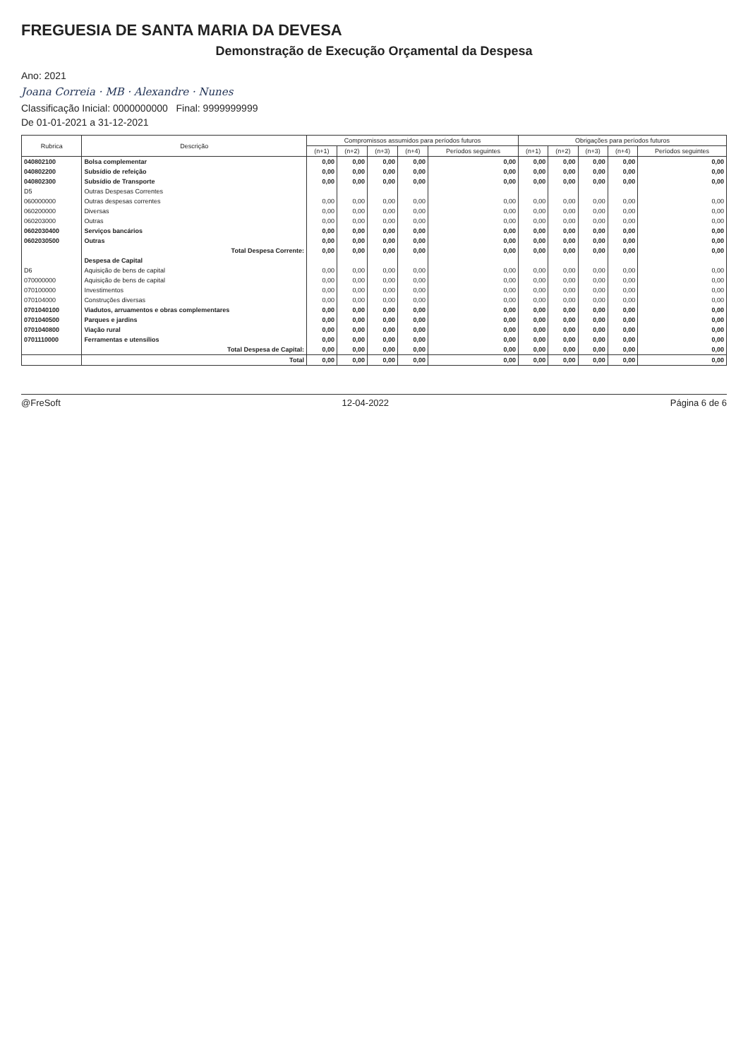FREGUESIA DE SANTA MARIA DA DEVESA
Demonstração de Execução Orçamental da Despesa
Ano: 2021
Joana Correia · MB · Alexandre · Nunes
Classificação Inicial: 0000000000 Final: 9999999999
De 01-01-2021 a 31-12-2021
| Rubrica | Descrição | Compromissos assumidos para períodos futuros | | | | | Obrigações para períodos futuros | | | | |
| --- | --- | --- | --- | --- | --- | --- | --- | --- | --- | --- | --- |
| | | (n+1) | (n+2) | (n+3) | (n+4) | Períodos seguintes | (n+1) | (n+2) | (n+3) | (n+4) | Períodos seguintes |
| 040802100 | Bolsa complementar | 0,00 | 0,00 | 0,00 | 0,00 | 0,00 | 0,00 | 0,00 | 0,00 | 0,00 | 0,00 |
| 040802200 | Subsídio de refeição | 0,00 | 0,00 | 0,00 | 0,00 | 0,00 | 0,00 | 0,00 | 0,00 | 0,00 | 0,00 |
| 040802300 | Subsídio de Transporte | 0,00 | 0,00 | 0,00 | 0,00 | 0,00 | 0,00 | 0,00 | 0,00 | 0,00 | 0,00 |
| D5 | Outras Despesas Correntes | | | | | | | | | | |
| 060000000 | Outras despesas correntes | 0,00 | 0,00 | 0,00 | 0,00 | 0,00 | 0,00 | 0,00 | 0,00 | 0,00 | 0,00 |
| 060200000 | Diversas | 0,00 | 0,00 | 0,00 | 0,00 | 0,00 | 0,00 | 0,00 | 0,00 | 0,00 | 0,00 |
| 060203000 | Outras | 0,00 | 0,00 | 0,00 | 0,00 | 0,00 | 0,00 | 0,00 | 0,00 | 0,00 | 0,00 |
| 0602030400 | Serviços bancários | 0,00 | 0,00 | 0,00 | 0,00 | 0,00 | 0,00 | 0,00 | 0,00 | 0,00 | 0,00 |
| 0602030500 | Outras | 0,00 | 0,00 | 0,00 | 0,00 | 0,00 | 0,00 | 0,00 | 0,00 | 0,00 | 0,00 |
| | Total Despesa Corrente: | 0,00 | 0,00 | 0,00 | 0,00 | 0,00 | 0,00 | 0,00 | 0,00 | 0,00 | 0,00 |
| | Despesa de Capital | | | | | | | | | | |
| D6 | Aquisição de bens de capital | 0,00 | 0,00 | 0,00 | 0,00 | 0,00 | 0,00 | 0,00 | 0,00 | 0,00 | 0,00 |
| 070000000 | Aquisição de bens de capital | 0,00 | 0,00 | 0,00 | 0,00 | 0,00 | 0,00 | 0,00 | 0,00 | 0,00 | 0,00 |
| 070100000 | Investimentos | 0,00 | 0,00 | 0,00 | 0,00 | 0,00 | 0,00 | 0,00 | 0,00 | 0,00 | 0,00 |
| 070104000 | Construções diversas | 0,00 | 0,00 | 0,00 | 0,00 | 0,00 | 0,00 | 0,00 | 0,00 | 0,00 | 0,00 |
| 0701040100 | Viadutos, arruamentos e obras complementares | 0,00 | 0,00 | 0,00 | 0,00 | 0,00 | 0,00 | 0,00 | 0,00 | 0,00 | 0,00 |
| 0701040500 | Parques e jardins | 0,00 | 0,00 | 0,00 | 0,00 | 0,00 | 0,00 | 0,00 | 0,00 | 0,00 | 0,00 |
| 0701040800 | Viação rural | 0,00 | 0,00 | 0,00 | 0,00 | 0,00 | 0,00 | 0,00 | 0,00 | 0,00 | 0,00 |
| 0701110000 | Ferramentas e utensílios | 0,00 | 0,00 | 0,00 | 0,00 | 0,00 | 0,00 | 0,00 | 0,00 | 0,00 | 0,00 |
| | Total Despesa de Capital: | 0,00 | 0,00 | 0,00 | 0,00 | 0,00 | 0,00 | 0,00 | 0,00 | 0,00 | 0,00 |
| | Total | 0,00 | 0,00 | 0,00 | 0,00 | 0,00 | 0,00 | 0,00 | 0,00 | 0,00 | 0,00 |
@FreSoft 12-04-2022 Página 6 de 6